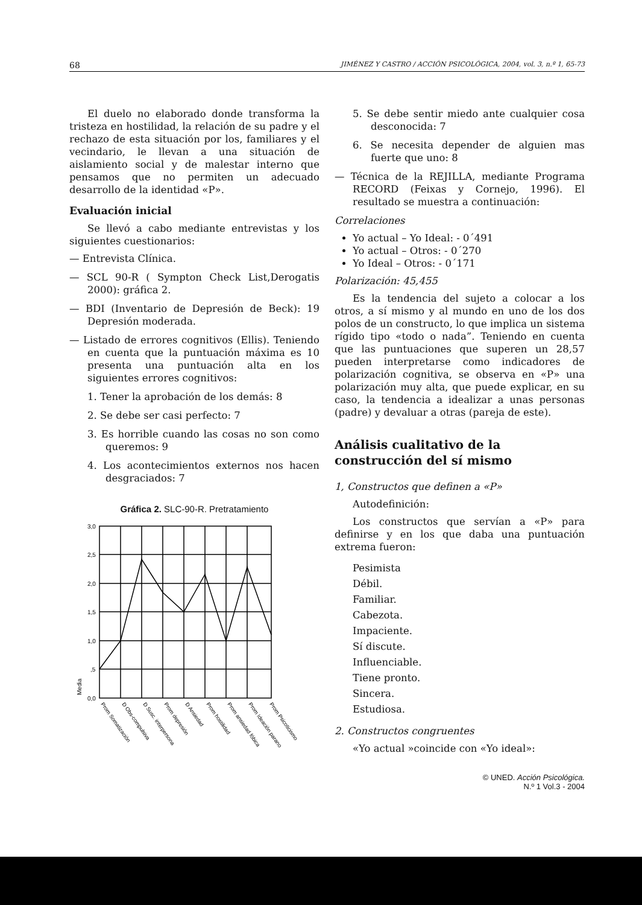68 JIMÉNEZ Y CASTRO / ACCIÓN PSICOLÓGICA, 2004, vol. 3, n.º 1, 65-73
El duelo no elaborado donde transforma la tristeza en hostilidad, la relación de su padre y el rechazo de esta situación por los, familiares y el vecindario, le llevan a una situación de aislamiento social y de malestar interno que pensamos que no permiten un adecuado desarrollo de la identidad «P».
Evaluación inicial
Se llevó a cabo mediante entrevistas y los siguientes cuestionarios:
— Entrevista Clínica.
— SCL 90-R ( Sympton Check List,Derogatis 2000): gráfica 2.
— BDI (Inventario de Depresión de Beck): 19 Depresión moderada.
— Listado de errores cognitivos (Ellis). Teniendo en cuenta que la puntuación máxima es 10 presenta una puntuación alta en los siguientes errores cognitivos:
1. Tener la aprobación de los demás: 8
2. Se debe ser casi perfecto: 7
3. Es horrible cuando las cosas no son como queremos: 9
4. Los acontecimientos externos nos hacen desgraciados: 7
Gráfica 2. SLC-90-R. Pretratamiento
3,0
2,5
2,0
1,5
1,0
,5
0,0
Media
Prom Somatización
D Obs-compulsiva
D Susc. interpersona
Prom depresión
D Ansiedad
Prom hostilidad
Prom ansiedad fóbica
Prom Ideación parano
Prom Psicoticismo
5. Se debe sentir miedo ante cualquier cosa desconocida: 7
6. Se necesita depender de alguien mas fuerte que uno: 8
— Técnica de la REJILLA, mediante Programa RECORD (Feixas y Cornejo, 1996). El resultado se muestra a continuación:
Correlaciones
Yo actual – Yo Ideal: - 0´491
Yo actual – Otros: - 0´270
Yo Ideal – Otros: - 0´171
Polarización: 45,455
Es la tendencia del sujeto a colocar a los otros, a sí mismo y al mundo en uno de los dos polos de un constructo, lo que implica un sistema rígido tipo «todo o nada”. Teniendo en cuenta que las puntuaciones que superen un 28,57 pueden interpretarse como indicadores de polarización cognitiva, se observa en «P» una polarización muy alta, que puede explicar, en su caso, la tendencia a idealizar a unas personas (padre) y devaluar a otras (pareja de este).
Análisis cualitativo de la construcción del sí mismo
1, Constructos que definen a «P»
Autodefinición:
Los constructos que servían a «P» para definirse y en los que daba una puntuación extrema fueron:
Pesimista
Débil.
Familiar.
Cabezota.
Impaciente.
Sí discute.
Influenciable.
Tiene pronto.
Sincera.
Estudiosa.
2. Constructos congruentes
«Yo actual »coincide con «Yo ideal»:
© UNED. Acción Psicológica.
N.º 1 Vol.3 - 2004